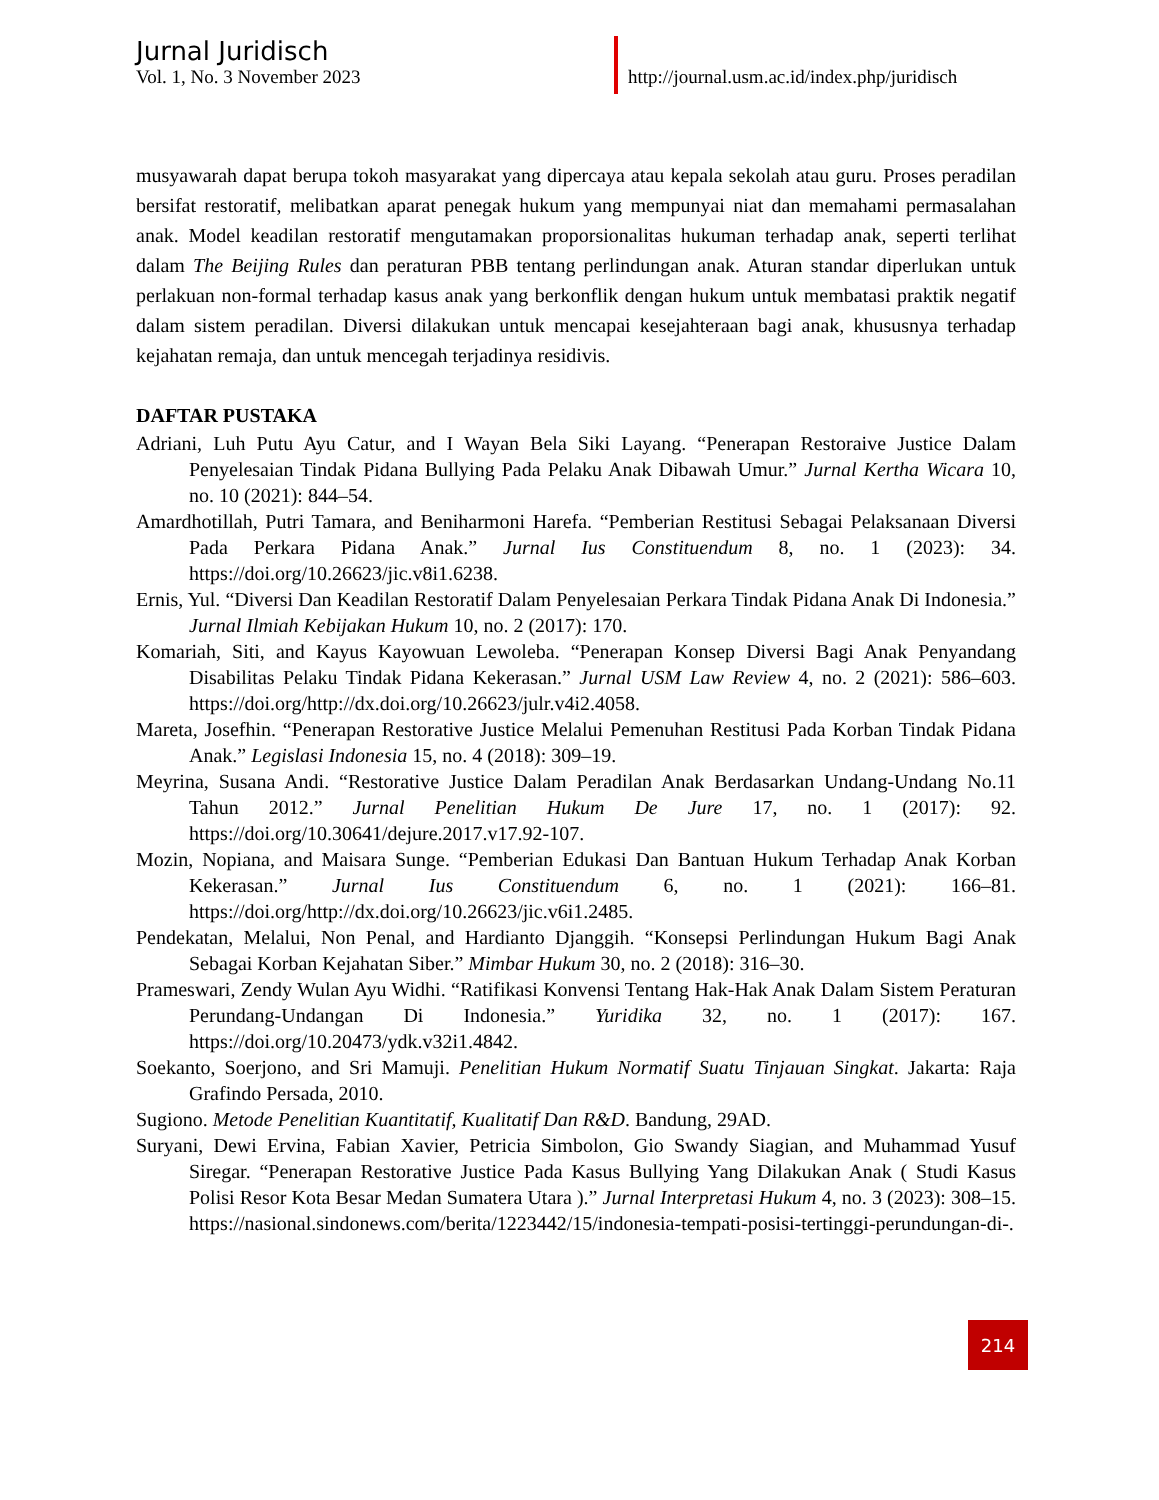Jurnal Juridisch
Vol. 1, No. 3 November 2023
http://journal.usm.ac.id/index.php/juridisch
musyawarah dapat berupa tokoh masyarakat yang dipercaya atau kepala sekolah atau guru. Proses peradilan bersifat restoratif, melibatkan aparat penegak hukum yang mempunyai niat dan memahami permasalahan anak. Model keadilan restoratif mengutamakan proporsionalitas hukuman terhadap anak, seperti terlihat dalam The Beijing Rules dan peraturan PBB tentang perlindungan anak. Aturan standar diperlukan untuk perlakuan non-formal terhadap kasus anak yang berkonflik dengan hukum untuk membatasi praktik negatif dalam sistem peradilan. Diversi dilakukan untuk mencapai kesejahteraan bagi anak, khususnya terhadap kejahatan remaja, dan untuk mencegah terjadinya residivis.
DAFTAR PUSTAKA
Adriani, Luh Putu Ayu Catur, and I Wayan Bela Siki Layang. “Penerapan Restoraive Justice Dalam Penyelesaian Tindak Pidana Bullying Pada Pelaku Anak Dibawah Umur.” Jurnal Kertha Wicara 10, no. 10 (2021): 844–54.
Amardhotillah, Putri Tamara, and Beniharmoni Harefa. “Pemberian Restitusi Sebagai Pelaksanaan Diversi Pada Perkara Pidana Anak.” Jurnal Ius Constituendum 8, no. 1 (2023): 34. https://doi.org/10.26623/jic.v8i1.6238.
Ernis, Yul. “Diversi Dan Keadilan Restoratif Dalam Penyelesaian Perkara Tindak Pidana Anak Di Indonesia.” Jurnal Ilmiah Kebijakan Hukum 10, no. 2 (2017): 170.
Komariah, Siti, and Kayus Kayowuan Lewoleba. “Penerapan Konsep Diversi Bagi Anak Penyandang Disabilitas Pelaku Tindak Pidana Kekerasan.” Jurnal USM Law Review 4, no. 2 (2021): 586–603. https://doi.org/http://dx.doi.org/10.26623/julr.v4i2.4058.
Mareta, Josefhin. “Penerapan Restorative Justice Melalui Pemenuhan Restitusi Pada Korban Tindak Pidana Anak.” Legislasi Indonesia 15, no. 4 (2018): 309–19.
Meyrina, Susana Andi. “Restorative Justice Dalam Peradilan Anak Berdasarkan Undang-Undang No.11 Tahun 2012.” Jurnal Penelitian Hukum De Jure 17, no. 1 (2017): 92. https://doi.org/10.30641/dejure.2017.v17.92-107.
Mozin, Nopiana, and Maisara Sunge. “Pemberian Edukasi Dan Bantuan Hukum Terhadap Anak Korban Kekerasan.” Jurnal Ius Constituendum 6, no. 1 (2021): 166–81. https://doi.org/http://dx.doi.org/10.26623/jic.v6i1.2485.
Pendekatan, Melalui, Non Penal, and Hardianto Djanggih. “Konsepsi Perlindungan Hukum Bagi Anak Sebagai Korban Kejahatan Siber.” Mimbar Hukum 30, no. 2 (2018): 316–30.
Prameswari, Zendy Wulan Ayu Widhi. “Ratifikasi Konvensi Tentang Hak-Hak Anak Dalam Sistem Peraturan Perundang-Undangan Di Indonesia.” Yuridika 32, no. 1 (2017): 167. https://doi.org/10.20473/ydk.v32i1.4842.
Soekanto, Soerjono, and Sri Mamuji. Penelitian Hukum Normatif Suatu Tinjauan Singkat. Jakarta: Raja Grafindo Persada, 2010.
Sugiono. Metode Penelitian Kuantitatif, Kualitatif Dan R&D. Bandung, 29AD.
Suryani, Dewi Ervina, Fabian Xavier, Petricia Simbolon, Gio Swandy Siagian, and Muhammad Yusuf Siregar. “Penerapan Restorative Justice Pada Kasus Bullying Yang Dilakukan Anak ( Studi Kasus Polisi Resor Kota Besar Medan Sumatera Utara ).” Jurnal Interpretasi Hukum 4, no. 3 (2023): 308–15. https://nasional.sindonews.com/berita/1223442/15/indonesia-tempati-posisi-tertinggi-perundungan-di-.
214